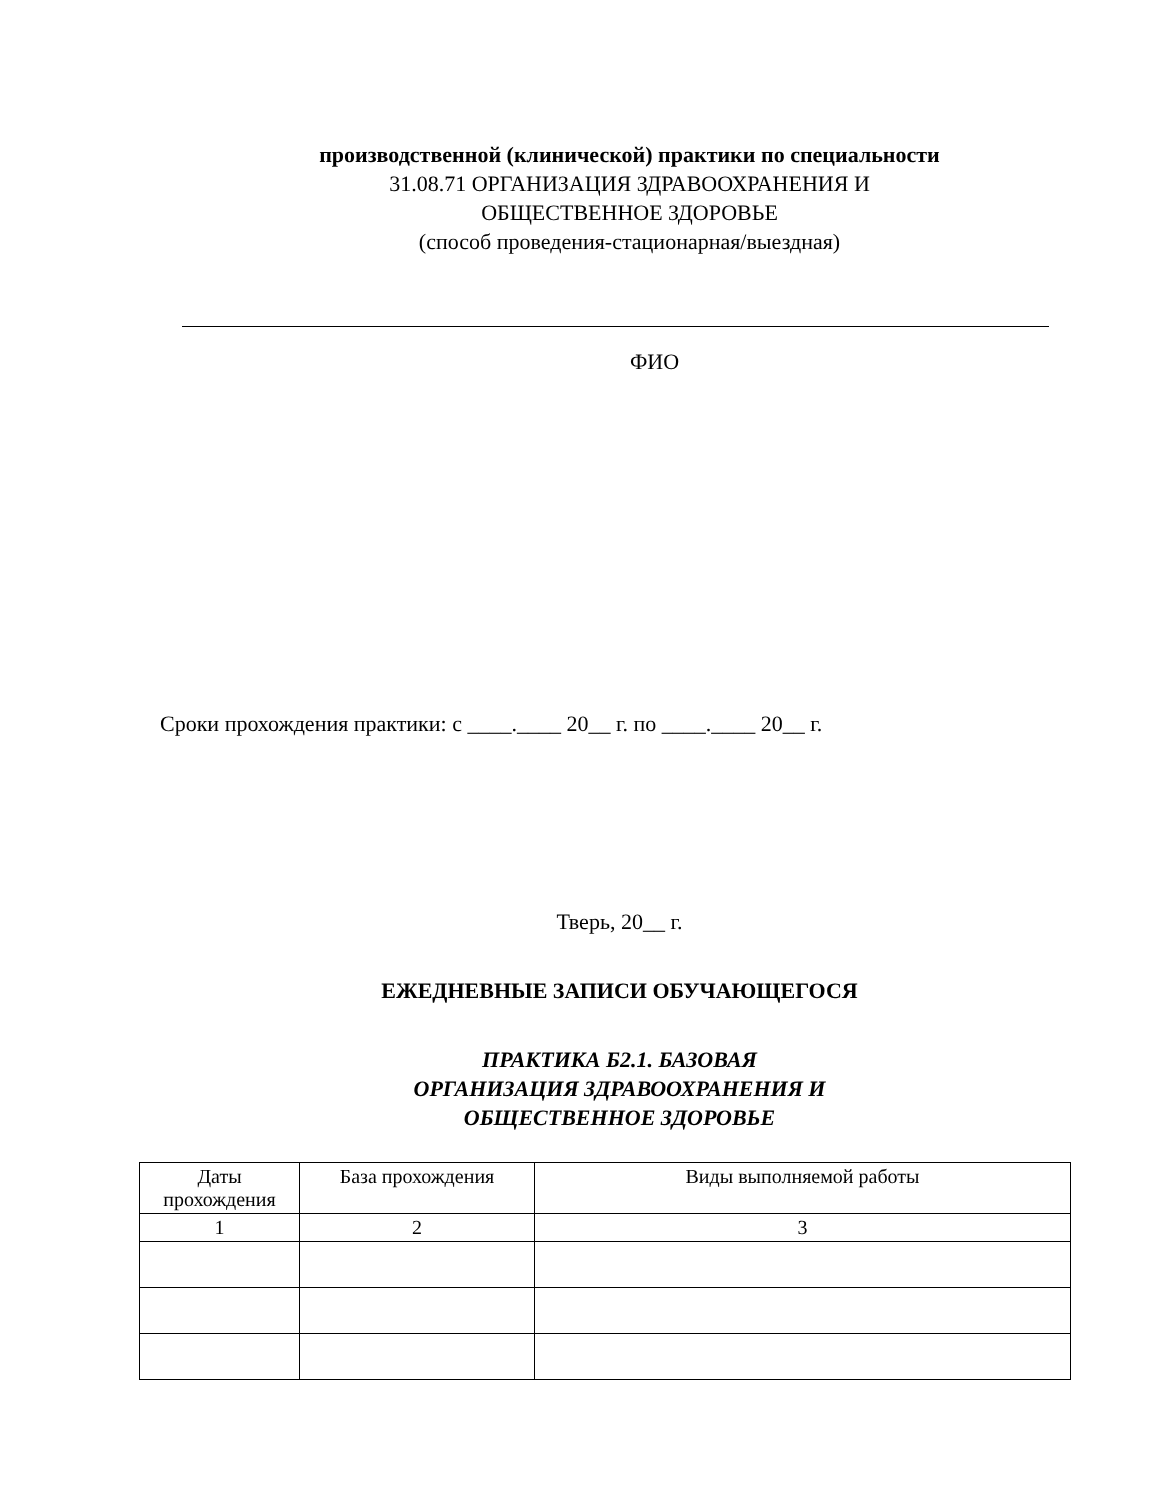производственной (клинической) практики по специальности
31.08.71 ОРГАНИЗАЦИЯ ЗДРАВООХРАНЕНИЯ И
ОБЩЕСТВЕННОЕ ЗДОРОВЬЕ
(способ проведения-стационарная/выездная)
ФИО
Сроки прохождения практики: с ____.____ 20__ г. по ____.____ 20__ г.
Тверь, 20__ г.
ЕЖЕДНЕВНЫЕ ЗАПИСИ ОБУЧАЮЩЕГОСЯ
ПРАКТИКА Б2.1. БАЗОВАЯ
ОРГАНИЗАЦИЯ ЗДРАВООХРАНЕНИЯ И
ОБЩЕСТВЕННОЕ ЗДОРОВЬЕ
| Даты прохождения | База прохождения | Виды выполняемой работы |
| --- | --- | --- |
| 1 | 2 | 3 |